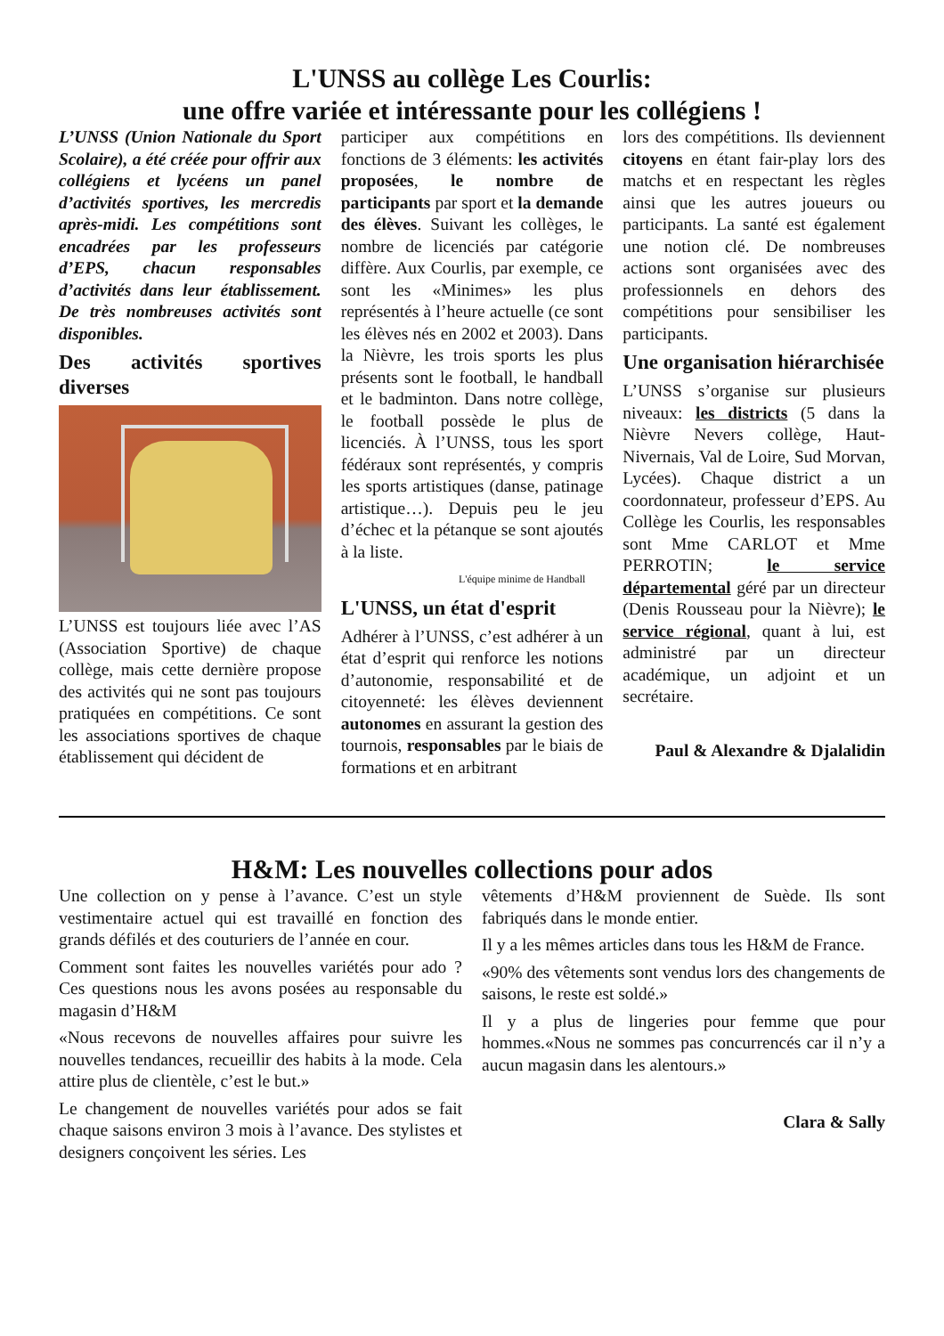L'UNSS au collège Les Courlis:
une offre variée et intéressante pour les collégiens !
L’UNSS (Union Nationale du Sport Scolaire), a été créée pour offrir aux collégiens et lycéens un panel d’activités sportives, les mercredis après-midi. Les compétitions sont encadrées par les professeurs d’EPS, chacun responsables d’activités dans leur établissement. De très nombreuses activités sont disponibles.
Des activités sportives diverses
L’UNSS est toujours liée avec l’AS (Association Sportive) de chaque collège, mais cette dernière propose des activités qui ne sont pas toujours pratiquées en compétitions. Ce sont les associations sportives de chaque établissement qui décident de
participer aux compétitions en fonctions de 3 éléments: les activités proposées, le nombre de participants par sport et la demande des élèves. Suivant les collèges, le nombre de licenciés par catégorie diffère. Aux Courlis, par exemple, ce sont les «Minimes» les plus représentés à l’heure actuelle (ce sont les élèves nés en 2002 et 2003). Dans la Nièvre, les trois sports les plus présents sont le football, le handball et le badminton. Dans notre collège, le football possède le plus de licenciés. À l’UNSS, tous les sport fédéraux sont représentés, y compris les sports artistiques (danse, patinage artistique…). Depuis peu le jeu d’échec et la pétanque se sont ajoutés à la liste.
L'équipe minime de Handball
L'UNSS, un état d'esprit
Adhérer à l’UNSS, c’est adhérer à un état d’esprit qui renforce les notions d’autonomie, responsabilité et de citoyenneté: les élèves deviennent autonomes en assurant la gestion des tournois, responsables par le biais de formations et en arbitrant
lors des compétitions. Ils deviennent citoyens en étant fair-play lors des matchs et en respectant les règles ainsi que les autres joueurs ou participants. La santé est également une notion clé. De nombreuses actions sont organisées avec des professionnels en dehors des compétitions pour sensibiliser les participants.
Une organisation hiérarchisée
L’UNSS s’organise sur plusieurs niveaux: les districts (5 dans la Nièvre Nevers collège, Haut-Nivernais, Val de Loire, Sud Morvan, Lycées). Chaque district a un coordonnateur, professeur d’EPS. Au Collège les Courlis, les responsables sont Mme CARLOT et Mme PERROTIN; le service départemental géré par un directeur (Denis Rousseau pour la Nièvre); le service régional, quant à lui, est administré par un directeur académique, un adjoint et un secrétaire.
Paul & Alexandre & Djalalidin
H&M: Les nouvelles collections pour ados
Une collection on y pense à l’avance. C’est un style vestimentaire actuel qui est travaillé en fonction des grands défilés et des couturiers de l’année en cour.
Comment sont faites les nouvelles variétés pour ado ? Ces questions nous les avons posées au responsable du magasin d’H&M
«Nous recevons de nouvelles affaires pour suivre les nouvelles tendances, recueillir des habits à la mode. Cela attire plus de clientèle, c’est le but.»
Le changement de nouvelles variétés pour ados se fait chaque saisons environ 3 mois à l’avance. Des stylistes et designers conçoivent les séries. Les
vêtements d’H&M proviennent de Suède. Ils sont fabriqués dans le monde entier.
Il y a les mêmes articles dans tous les H&M de France.
«90% des vêtements sont vendus lors des changements de saisons, le reste est soldé.»
Il y a plus de lingeries pour femme que pour hommes.«Nous ne sommes pas concurrencés car il n’y a aucun magasin dans les alentours.»
Clara & Sally